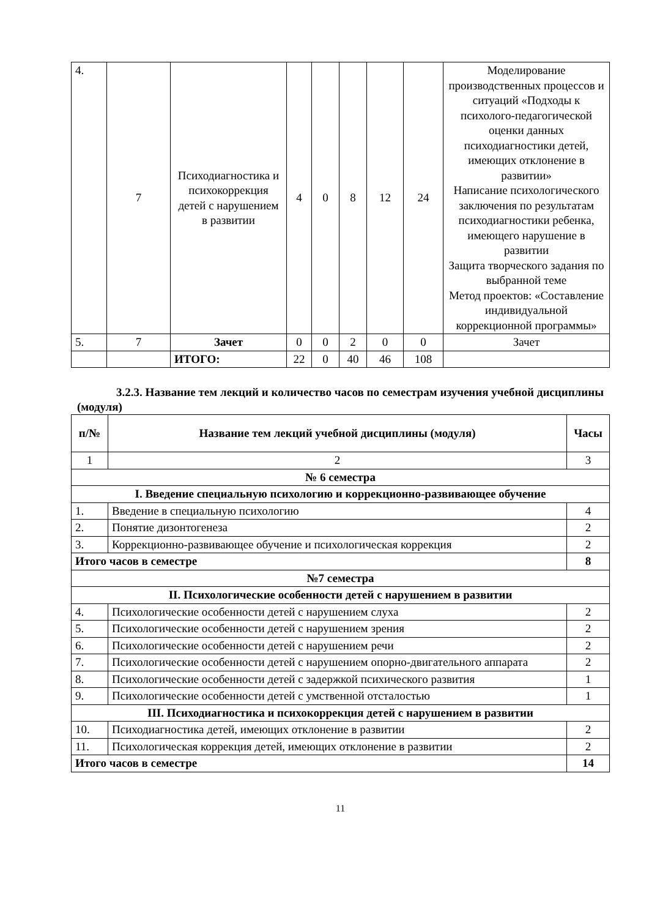| 4. | 7 | Психодиагностика и психокоррекция детей с нарушением в развитии | 4 | 0 | 8 | 12 | 24 | Моделирование производственных процессов и ситуаций «Подходы к психолого-педагогической оценки данных психодиагностики детей, имеющих отклонение в развитии» Написание психологического заключения по результатам психодиагностики ребенка, имеющего нарушение в развитии Защита творческого задания по выбранной теме Метод проектов: «Составление индивидуальной коррекционной программы» |
| 5. | 7 | Зачет | 0 | 0 | 2 | 0 | 0 | Зачет |
| | | ИТОГО: | 22 | 0 | 40 | 46 | 108 | |
3.2.3. Название тем лекций и количество часов по семестрам изучения учебной дисциплины (модуля)
| п/№ | Название тем лекций учебной дисциплины (модуля) | Часы |
| --- | --- | --- |
| 1 | 2 | 3 |
| № 6 семестра | | |
| I. Введение специальную психологию и коррекционно-развивающее обучение | | |
| 1. | Введение в специальную психологию | 4 |
| 2. | Понятие дизонтогенеза | 2 |
| 3. | Коррекционно-развивающее обучение и психологическая коррекция | 2 |
| Итого часов в семестре | | 8 |
| №7 семестра | | |
| II. Психологические особенности детей с нарушением в развитии | | |
| 4. | Психологические особенности детей с нарушением слуха | 2 |
| 5. | Психологические особенности детей с нарушением зрения | 2 |
| 6. | Психологические особенности детей с нарушением речи | 2 |
| 7. | Психологические особенности детей с нарушением опорно-двигательного аппарата | 2 |
| 8. | Психологические особенности детей с задержкой психического развития | 1 |
| 9. | Психологические особенности детей с умственной отсталостью | 1 |
| III. Психодиагностика и психокоррекция детей с нарушением в развитии | | |
| 10. | Психодиагностика детей, имеющих отклонение в развитии | 2 |
| 11. | Психологическая коррекция детей, имеющих отклонение в развитии | 2 |
| Итого часов в семестре | | 14 |
11